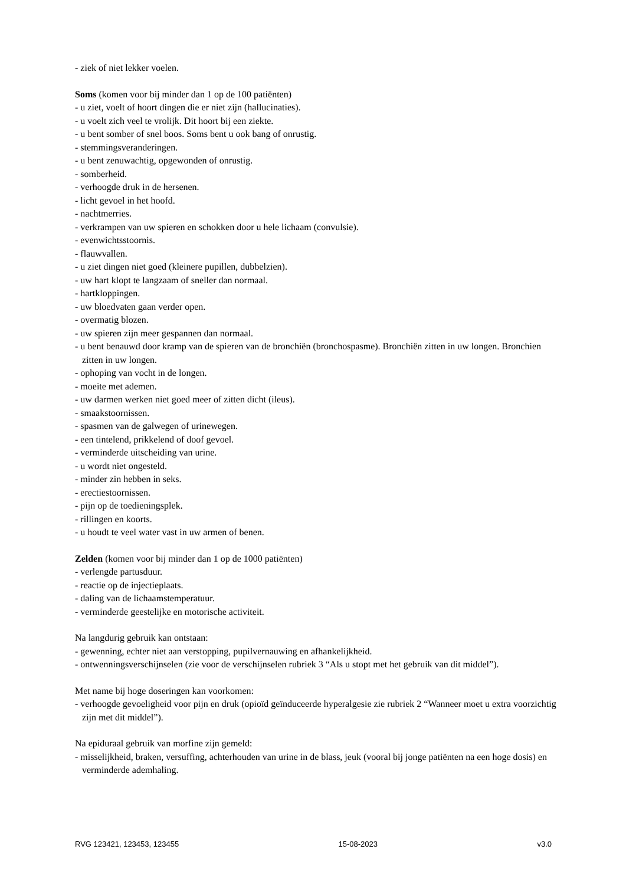- ziek of niet lekker voelen.
Soms (komen voor bij minder dan 1 op de 100 patiënten)
- u ziet, voelt of hoort dingen die er niet zijn (hallucinaties).
- u voelt zich veel te vrolijk. Dit hoort bij een ziekte.
- u bent somber of snel boos. Soms bent u ook bang of onrustig.
- stemmingsveranderingen.
- u bent zenuwachtig, opgewonden of onrustig.
- somberheid.
- verhoogde druk in de hersenen.
- licht gevoel in het hoofd.
- nachtmerries.
- verkrampen van uw spieren en schokken door u hele lichaam (convulsie).
- evenwichtsstoornis.
- flauwvallen.
- u ziet dingen niet goed (kleinere pupillen, dubbelzien).
- uw hart klopt te langzaam of sneller dan normaal.
- hartkloppingen.
- uw bloedvaten gaan verder open.
- overmatig blozen.
- uw spieren zijn meer gespannen dan normaal.
- u bent benauwd door kramp van de spieren van de bronchiën (bronchospasme). Bronchiën zitten in uw longen. Bronchien zitten in uw longen.
- ophoping van vocht in de longen.
- moeite met ademen.
- uw darmen werken niet goed meer of zitten dicht (ileus).
- smaakstoornissen.
- spasmen van de galwegen of urinewegen.
- een tintelend, prikkelend of doof gevoel.
- verminderde uitscheiding van urine.
- u wordt niet ongesteld.
- minder zin hebben in seks.
- erectiestoornissen.
- pijn op de toedieningsplek.
- rillingen en koorts.
- u houdt te veel water vast in uw armen of benen.
Zelden (komen voor bij minder dan 1 op de 1000 patiënten)
- verlengde partusduur.
- reactie op de injectieplaats.
- daling van de lichaamstemperatuur.
- verminderde geestelijke en motorische activiteit.
Na langdurig gebruik kan ontstaan:
- gewenning, echter niet aan verstopping, pupilvernauwing en afhankelijkheid.
- ontwenningsverschijnselen (zie voor de verschijnselen rubriek 3 “Als u stopt met het gebruik van dit middel”).
Met name bij hoge doseringen kan voorkomen:
- verhoogde gevoeligheid voor pijn en druk (opioïd geïnduceerde hyperalgesie zie rubriek 2 “Wanneer moet u extra voorzichtig zijn met dit middel”).
Na epiduraal gebruik van morfine zijn gemeld:
- misselijkheid, braken, versuffing, achterhouden van urine in de blass, jeuk (vooral bij jonge patiënten na een hoge dosis) en verminderde ademhaling.
RVG 123421, 123453, 123455 15-08-2023 v3.0